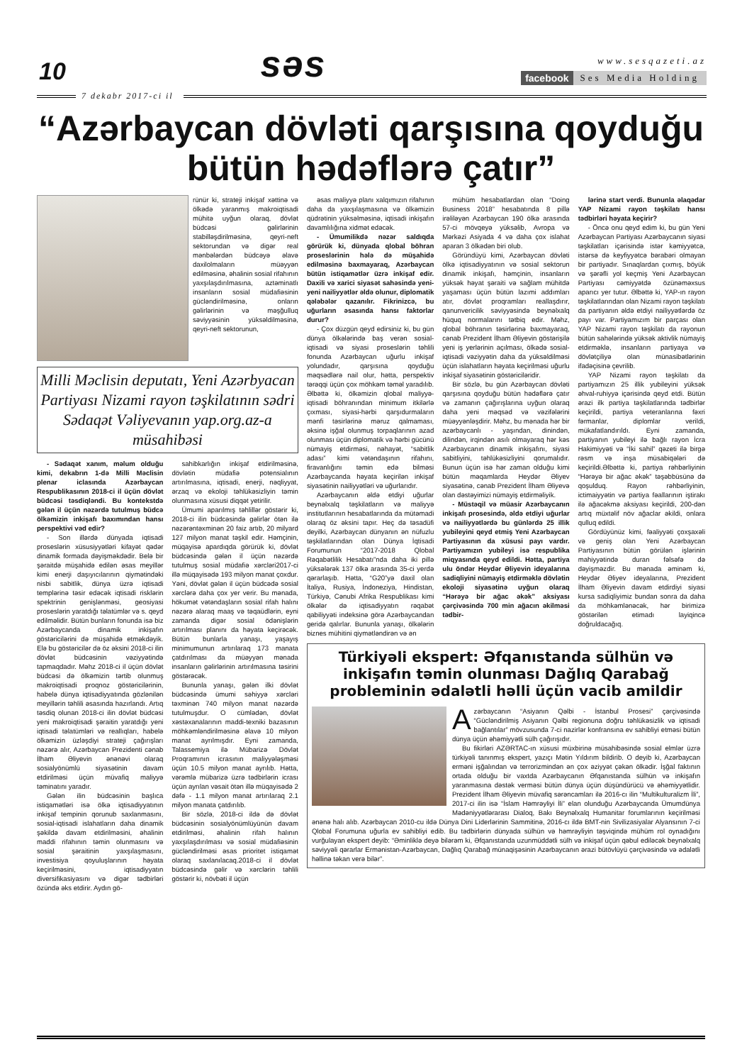10
səs
www.sesqazeti.az
facebook Ses Media Holding
7 dekabr 2017-ci il
“Azərbaycan dövləti qarşısına qoyduğu bütün hədəflərə çatır”
rünür ki, strateji inkişaf xəttinə və ölkədə yaranmış makroiqtisadi mühitə uyğun olaraq, dövlət büdcəsi gəlirlərinin stabilləşdirilməsinə, qeyri-neft sektorundan və digər real mənbələrdən büdcəyə əlavə daxilolmaların müəyyən edilməsinə, əhalinin sosial rifahının yaxşılaşdırılmasına, aztəminatlı insanların sosial müdafiəsinin gücləndirilməsinə, onların gəlirlərinin və məşğulluq səviyyəsinin yüksəldilməsinə, qeyri-neft sektorunun,
Milli Məclisin deputatı, Yeni Azərbyacan Partiyası Nizami rayon təşkilatının sədri Sədaqət Vəliyevanın yap.org.az-a müsahibəsi
- Sədaqət xanım, məlum olduğu kimi, dekabrın 1-də Milli Məclisin plenar iclasında Azərbaycan Respublikasının 2018-ci il üçün dövlət büdcəsi təsdiqləndi. Bu kontekstdə gələn il üçün nəzərdə tutulmuş büdcə ölkəmizin inkişafı baxımından hansı perspektivi vəd edir?
- Son illərdə dünyada iqtisadi proseslərin xüsusiyyətləri kifayət qədər dinamik formada dəyişməkdədir. Belə bir şəraitdə müşahidə edilən əsas meyillər kimi enerji daşıyıcılarının qiymətindəki nisbi sabitlik, dünya üzrə iqtisadi templərinə təsir edəcək iqtisadi risklərin spektrinin genişlənməsi, geosiyasi proseslərin yaratdığı təlatümlər və s. qeyd edilməlidir. Bütün bunların fonunda isə biz Azərbaycanda dinamik inkişafın göstəricilərini də müşahidə etməkdəyik. Elə bu göstəricilər də öz əksini 2018-ci ilin dövlət büdcəsinin vəziyyətində tapmaqdadır. Məhz 2018-ci il üçün dövlət büdcəsi də ölkəmizin tərtib olunmuş makroiqtisadi proqnoz göstəricilərinin, habelə dünya iqtisadiyyatında gözlənilən meyillərin təhlili əsasında hazırlandı. Artıq təsdiq olunan 2018-ci ilin dövlət büdcəsi yeni makroiqtisadi şəraitin yaratdığı yeni iqtisadi təlatümləri və reallıqları, habelə ölkəmizin üzləşdiyi strateji çağırışları nəzərə alır, Azərbaycan Prezidenti cənab İlham Əliyevin ənənəvi olaraq sosialyönümlü siyasətinin davam etdirilməsi üçün müvafiq maliyyə təminatını yaradır.
Gələn ilin büdcəsinin başlıca istiqamətləri isə ölkə iqtisadiyyatının inkişaf tempinin qorunub saxlanmasını, sosial-iqtisadi islahatların daha dinamik şəkildə davam etdirilməsini, əhalinin maddi rifahının təmin olunmasını və sosial şəraitinin yaxşılaşmasını, investisiya qoyuluşlarının həyata keçirilməsini, iqtisadiyyatın diversifikasiyasını və digər tədbirləri özündə əks etdirir. Aydın gö-
sahibkarlığın inkişaf etdirilməsinə, dövlətin müdafiə potensialının artırılmasına, iqtisadi, enerji, nəqliyyat, ərzaq və ekoloji təhlükəsizliyin təmin olunmasına xüsusi diqqət yetirilir.
Ümumi aparılmış təhlillər göstərir ki, 2018-ci ilin büdcəsində gəlirlər ötən ilə nəzərəntəxminən 20 faiz artıb, 20 milyard 127 milyon manat təşkil edir. Həmçinin, müqayisə apardıqda görürük ki, dövlət büdcəsində gələn il üçün nəzərdə tutulmuş sosial müdafiə xərcləri2017-ci illə müqayisədə 193 milyon manat çoxdur. Yəni, dövlət gələn il üçün büdcədə sosial xərclərə daha çox yer verir. Bu mənada, hökumət vətəndaşların sosial rifah halını nəzərə alaraq maaş və təqaüdlərin, eyni zamanda digər sosial ödənişlərin artırılması planını da həyata keçirəcək. Bütün bunlarla yanaşı, yaşayış minimumunun artırılaraq 173 manata çatdırılması da müəyyən mənada insanların gəlirlərinin artırılmasına təsirini göstərəcək.
Bununla yanaşı, gələn ilki dövlət büdcəsində ümumi səhiyyə xərcləri təxminən 740 milyon manat nəzərdə tutulmuşdur. O cümlədən, dövlət xəstəxanalarının maddi-texniki bazasının möhkəmləndirilməsinə əlavə 10 milyon manat ayrılmışdır. Eyni zamanda, Talassemiya ilə Mübarizə Dövlət Proqramının icrasının maliyyələşməsi üçün 10.5 milyon manat ayrılıb. Hətta, vərəmlə mübarizə üzrə tədbirlərin icrası üçün ayrılan vəsait ötən illə müqayisədə 2 dəfə - 1.1 milyon manat artırılaraq 2.1 milyon manata çatdırılıb.
Bir sözlə, 2018-ci ildə də dövlət büdcəsinin sosialyönümlüyünün davam etdirilməsi, əhalinin rifah halının yaxşılaşdırılması və sosial müdafiəsinin gücləndirilməsi əsas prioritet istiqamət olaraq saxlanılacaq.2018-ci il dövlət büdcəsində gəlir və xərclərin təhlili göstərir ki, növbəti il üçün
əsas maliyyə planı xalqımızın rifahının daha da yaxşılaşmasına və ölkəmizin qüdrətinin yüksəlməsinə, iqtisadi inkişafın davamlılığına xidmət edəcək.
- Ümumilikdə nəzər saldıqda görürük ki, dünyada qlobal böhran proseslərinin hələ də müşahidə edilməsinə baxmayaraq, Azərbaycan bütün istiqamətlər üzrə inkişaf edir. Daxili və xarici siyasət sahəsində yeni-yeni nailiyyətlər əldə olunur, diplomatik qələbələr qazanılır. Fikrinizcə, bu uğurların əsasında hansı faktorlar durur?
- Çox düzgün qeyd edirsiniz ki, bu gün dünya ölkələrində baş verən sosial-iqtisadi və siyasi proseslərin təhlili fonunda Azərbaycan uğurlu inkişaf yolundadır, qarşısına qoyduğu məqsədlərə nail olur, hətta, perspektiv tərəqqi üçün çox möhkəm təməl yaradılıb. Əlbəttə ki, ölkəmizin qlobal maliyyə-iqtisadi böhranından minimum itkilərlə çıxması, siyasi-hərbi qarşıdurmaların mənfi təsirlərinə məruz qalmaması, əksinə işğal olunmuş torpaqlarının azad olunması üçün diplomatik və hərbi gücünü nümayiş etdirməsi, nəhayət, “sabitlik adası” kimi vətəndaşının rifahını, firavanlığını təmin edə bilməsi Azərbaycanda həyata keçirilən inkişaf siyasətinin nailiyyətləri və uğurlarıdır.
Azərbaycanın əldə etdiyi uğurlar beynəlxalq təşkilatların və maliyyə institutlarının hesabatlarında da mütəmadi olaraq öz əksini tapır. Heç də təsadüfi deyilki, Azərbaycan dünyanın ən nüfuzlu təşkilatlarından olan Dünya İqtisadi Forumunun “2017-2018 Qlobal Rəqabətlilik Hesabatı”nda daha iki pillə yüksələrək 137 ölkə arasında 35-ci yerdə qərarlaşıb. Hətta, “G20”yə daxil olan İtaliya, Rusiya, İndoneziya, Hindistan, Türkiyə, Cənubi Afrika Respublikası kimi ölkələr də iqtisadiyyatın rəqabət qabiliyyəti indeksinə görə Azərbaycandan geridə qalırlar. Bununla yanaşı, ölkələrin biznes mühitini qiymətləndirən və ən
mühüm hesabatlardan olan “Doing Business 2018” hesabatında 8 pillə irəliləyən Azərbaycan 190 ölkə arasında 57-ci mövqeyə yüksəlib, Avropa və Mərkəzi Asiyada 4 və daha çox islahat aparan 3 ölkədən biri olub.
Göründüyü kimi, Azərbaycan dövləti ölkə iqtisadiyyatının və sosial sektorun dinamik inkişafı, həmçinin, insanların yüksək həyat şəraiti və sağlam mühitdə yaşaması üçün bütün lazımi addımları atır, dövlət proqramları reallaşdırır, qanunvericilik səviyyəsində beynəlxalq hüquq normalarını tətbiq edir. Məhz, qlobal böhranın təsirlərinə baxmayaraq, cənab Prezident İlham Əliyevin göstərişilə yeni iş yerlərinin açılması, ölkədə sosial-iqtisadi vəziyyətin daha da yüksəldilməsi üçün islahatların həyata keçirilməsi uğurlu inkişaf siyasətinin göstəriciləridir.
Bir sözlə, bu gün Azərbaycan dövləti qarşısına qoyduğu bütün hədəflərə çatır və zamanın çağırışlarına uyğun olaraq daha yeni məqsəd və vəzifələrini müəyyənləşdirir. Məhz, bu mənada hər bir azərbaycanlı - yaşından, dinindən, dilindən, irqindən asılı olmayaraq hər kəs Azərbaycanın dinamik inkişafını, siyasi sabitliyini, təhlükəsizliyini qorumalıdır. Bunun üçün isə hər zaman olduğu kimi bütün məqamlarda Heydər Əliyev siyasətinə, cənab Prezident İlham Əliyevə olan dəstəyimizi nümayiş etdirməliyik.
- Müstəqil və müasir Azərbaycanın inkişafı prosesində, əldə etdiyi uğurlar və nailiyyətlərdə bu günlərdə 25 illik yubileyini qeyd etmiş Yeni Azərbaycan Partiyasının da xüsusi payı vardır. Partiyamızın yubileyi isə respublika miqyasında qeyd edildi. Hətta, partiya ulu öndər Heydər Əliyevin ideyalarına sadiqliyini nümayiş etdirməklə dövlətin ekoloji siyasətinə uyğun olaraq “Hərəyə bir ağac əkək” aksiyası çərçivəsində 700 min ağacın əkilməsi tədbir-
lərinə start verdi. Bununla əlaqədar YAP Nizami rayon təşkilatı hansı tədbirləri həyata keçirir?
- Öncə onu qeyd edim ki, bu gün Yeni Azərbaycan Partiyası Azərbaycanın siyasi təşkilatları içərisində istər kəmiyyətcə, istərsə də keyfiyyətcə bərabəri olmayan bir partiyadır. Sınaqlardan çıxmış, böyük və şərəfli yol keçmiş Yeni Azərbaycan Partiyası cəmiyyətdə özünəməxsus aparıcı yer tutur. Əlbəttə ki, YAP-ın rayon təşkilatlarından olan Nizami rayon təşkilatı da partiyanın əldə etdiyi nailiyyətlərdə öz payı var. Partiyamızım bir parçası olan YAP Nizami rayon təşkilatı da rayonun bütün sahələrində yüksək aktivlik nümayiş etdirməklə, insanların partiyaya və dövlətçiliyə olan münasibətlərinin ifadəçisinə çevrilib.
YAP Nizami rayon təşkilatı da partiyamızın 25 illik yubileyini yüksək əhval-ruhiyyə içərisində qeyd etdi. Bütün ərazi ilk partiya təşkilatlarında tədbirlər keçirildi, partiya veteranlarına fəxri fərmanlar, diplomlar verildi, mükafatlandırıldı. Eyni zamanda, partiyanın yubileyi ilə bağlı rayon İcra Hakimiyyəti və “İki sahil” qəzeti ilə birgə rəsm və inşa müsabiqələri də keçirildi.Əlbəttə ki, partiya rəhbərliyinin “Hərəyə bir ağac əkək” təşəbbüsünə də qoşulduq. Rayon rəhbərliyinin, ictimaiyyətin və partiya fəallarının iştirakı ilə ağacəkmə aksiyası keçirildi, 200-dən artıq müxtəlif növ ağaclar əkildi, onlara qulluq edildi.
Gördüyünüz kimi, fəaliyyəti çoxşaxəli və geniş olan Yeni Azərbaycan Partiyasının bütün görülən işlərinin mahiyyətində duran fəlsəfə də dəyişməzdir. Bu mənada əminəm ki, Heydər Əliyev ideyalarına, Prezident İlham Əliyevin davam etdirdiyi siyasi kursa sadiqliyimiz bundan sonra da daha da möhkəmlənəcək, hər birimizə göstərilən etimadı layiqincə doğruldacağıq.
Türkiyəli ekspert: Əfqanıstanda sülhün və inkişafın təmin olunması Dağlıq Qarabağ probleminin ədalətli həlli üçün vacib amildir
Azərbaycanın “Asiyanın Qəlbi - İstanbul Prosesi” çərçivəsində “Gücləndirilmiş Asiyanın Qəlbi regionuna doğru təhlükəsizlik və iqtisadi bağlantılar” mövzusunda 7-ci nazirlər konfransına ev sahibliyi etməsi bütün dünya üçün əhəmiyyətli sülh çağırışıdır.
Bu fikirləri AZƏRTAC-ın xüsusi müxbirinə müsahibəsində sosial elmlər üzrə türkiyəli tanınmış ekspert, yazıçı Mətin Yıldırım bildirib. O deyib ki, Azərbaycan erməni işğalından və terrorizmindən ən çox əziyyət çəkən ölkədir. İşğal faktının ortada olduğu bir vaxtda Azərbaycanın Əfqanıstanda sülhün və inkişafın yaranmasına dəstək verməsi bütün dünya üçün düşündürücü və əhəmiyyətlidir. Prezident İlham Əliyevin müvafiq sərəncamları ilə 2016-cı ilin “Multikulturalizm İli”, 2017-ci ilin isə “İslam Həmrəyliyi İli” elan olunduğu Azərbaycanda Ümumdünya Mədəniyyətlərarası Dialoq, Bakı Beynəlxalq Humanitar forumlarının keçirilməsi ənənə halı alıb. Azərbaycan 2010-cu ildə Dünya Dini Liderlərinin Sammitinə, 2016-cı ildə BMT-nin Sivilizasiyalar Alyansının 7-ci Qlobal Forumuna uğurla ev sahibliyi edib. Bu tədbirlərin dünyada sülhün və həmrəyliyin təşviqində mühüm rol oynadığını vurğulayan ekspert deyib: “Əminliklə deyə bilərəm ki, Əfqanıstanda uzunmüddətli sülh və inkişaf üçün qəbul ediləcək beynəlxalq səviyyəli qərarlar Ermənistan-Azərbaycan, Dağlıq Qarabağ münaqişəsinin Azərbaycanın ərazi bütövlüyü çərçivəsində və ədalətli həllinə təkan verə bilər”.